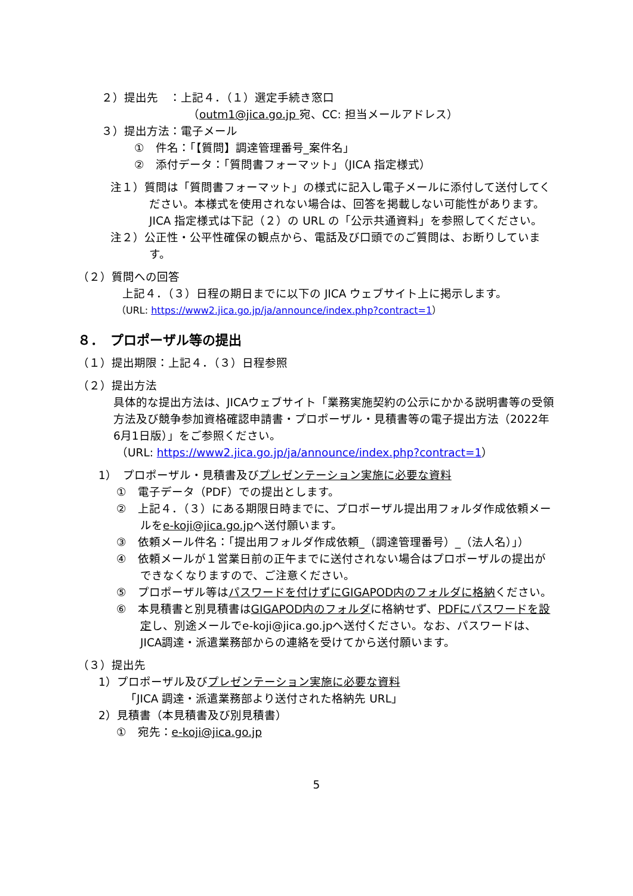２）提出先　：上記４．（１）選定手続き窓口
（outm1@jica.go.jp 宛、CC: 担当メールアドレス）
３）提出方法：電子メール
①　件名：「【質問】調達管理番号_案件名」
②　添付データ：「質問書フォーマット」（JICA 指定様式）
注１）質問は「質問書フォーマット」の様式に記入し電子メールに添付して送付してください。本様式を使用されない場合は、回答を掲載しない可能性があります。JICA 指定様式は下記（２）の URL の「公示共通資料」を参照してください。
注２）公正性・公平性確保の観点から、電話及び口頭でのご質問は、お断りしています。
（２）質問への回答
上記４．（３）日程の期日までに以下の JICA ウェブサイト上に掲示します。
（URL: https://www2.jica.go.jp/ja/announce/index.php?contract=1）
８．　プロポーザル等の提出
（１）提出期限：上記４．（３）日程参照
（２）提出方法
具体的な提出方法は、JICAウェブサイト「業務実施契約の公示にかかる説明書等の受領方法及び競争参加資格確認申請書・プロポーザル・見積書等の電子提出方法（2022年6月1日版）」をご参照ください。
（URL: https://www2.jica.go.jp/ja/announce/index.php?contract=1）
1）　プロポーザル・見積書及びプレゼンテーション実施に必要な資料
①　電子データ（PDF）での提出とします。
②　上記４．（３）にある期限日時までに、プロポーザル提出用フォルダ作成依頼メールをe-koji@jica.go.jpへ送付願います。
③　依頼メール件名：「提出用フォルダ作成依頼_（調達管理番号）_（法人名）」）
④　依頼メールが１営業日前の正午までに送付されない場合はプロポーザルの提出ができなくなりますので、ご注意ください。
⑤　プロポーザル等はパスワードを付けずにGIGAPOD内のフォルダに格納ください。
⑥　本見積書と別見積書はGIGAPOD内のフォルダに格納せず、PDFにパスワードを設定し、別途メールでe-koji@jica.go.jpへ送付ください。なお、パスワードは、JICA調達・派遣業務部からの連絡を受けてから送付願います。
（３）提出先
1）プロポーザル及びプレゼンテーション実施に必要な資料
「JICA 調達・派遣業務部より送付された格納先 URL」
2）見積書（本見積書及び別見積書）
①　宛先：e-koji@jica.go.jp
5